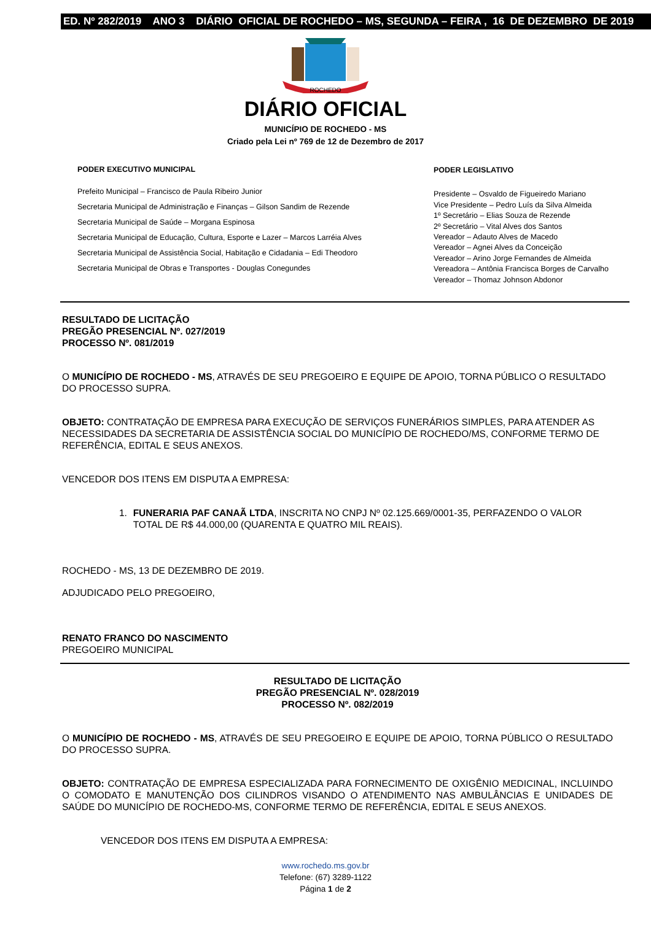ED. Nº 282/2019 ANO 3 DIÁRIO OFICIAL DE ROCHEDO – MS, SEGUNDA – FEIRA , 16 DE DEZEMBRO DE 2019
ROCHEDO
DIÁRIO OFICIAL
MUNICÍPIO DE ROCHEDO - MS
Criado pela Lei nº 769 de 12 de Dezembro de 2017
PODER EXECUTIVO MUNICIPAL
Prefeito Municipal – Francisco de Paula Ribeiro Junior
Secretaria Municipal de Administração e Finanças – Gilson Sandim de Rezende
Secretaria Municipal de Saúde – Morgana Espinosa
Secretaria Municipal de Educação, Cultura, Esporte e Lazer – Marcos Larréia Alves
Secretaria Municipal de Assistência Social, Habitação e Cidadania – Edi Theodoro
Secretaria Municipal de Obras e Transportes - Douglas Conegundes
PODER LEGISLATIVO
Presidente – Osvaldo de Figueiredo Mariano
Vice Presidente – Pedro Luís da Silva Almeida
1º Secretário – Elias Souza de Rezende
2º Secretário – Vital Alves dos Santos
Vereador – Adauto Alves de Macedo
Vereador – Agnei Alves da Conceição
Vereador – Arino Jorge Fernandes de Almeida
Vereadora – Antônia Francisca Borges de Carvalho
Vereador – Thomaz Johnson Abdonor
RESULTADO DE LICITAÇÃO
PREGÃO PRESENCIAL Nº. 027/2019
PROCESSO Nº. 081/2019
O MUNICÍPIO DE ROCHEDO - MS, ATRAVÉS DE SEU PREGOEIRO E EQUIPE DE APOIO, TORNA PÚBLICO O RESULTADO DO PROCESSO SUPRA.
OBJETO: CONTRATAÇÃO DE EMPRESA PARA EXECUÇÃO DE SERVIÇOS FUNERÁRIOS SIMPLES, PARA ATENDER AS NECESSIDADES DA SECRETARIA DE ASSISTÊNCIA SOCIAL DO MUNICÍPIO DE ROCHEDO/MS, CONFORME TERMO DE REFERÊNCIA, EDITAL E SEUS ANEXOS.
VENCEDOR DOS ITENS EM DISPUTA A EMPRESA:
1. FUNERARIA PAF CANAÃ LTDA, INSCRITA NO CNPJ Nº 02.125.669/0001-35, PERFAZENDO O VALOR TOTAL DE R$ 44.000,00 (QUARENTA E QUATRO MIL REAIS).
ROCHEDO - MS, 13 DE DEZEMBRO DE 2019.
ADJUDICADO PELO PREGOEIRO,
RENATO FRANCO DO NASCIMENTO
PREGOEIRO MUNICIPAL
RESULTADO DE LICITAÇÃO
PREGÃO PRESENCIAL Nº. 028/2019
PROCESSO Nº. 082/2019
O MUNICÍPIO DE ROCHEDO - MS, ATRAVÉS DE SEU PREGOEIRO E EQUIPE DE APOIO, TORNA PÚBLICO O RESULTADO DO PROCESSO SUPRA.
OBJETO: CONTRATAÇÃO DE EMPRESA ESPECIALIZADA PARA FORNECIMENTO DE OXIGÊNIO MEDICINAL, INCLUINDO O COMODATO E MANUTENÇÃO DOS CILINDROS VISANDO O ATENDIMENTO NAS AMBULÂNCIAS E UNIDADES DE SAÚDE DO MUNICÍPIO DE ROCHEDO-MS, CONFORME TERMO DE REFERÊNCIA, EDITAL E SEUS ANEXOS.
VENCEDOR DOS ITENS EM DISPUTA A EMPRESA:
www.rochedo.ms.gov.br
Telefone: (67) 3289-1122
Página 1 de 2